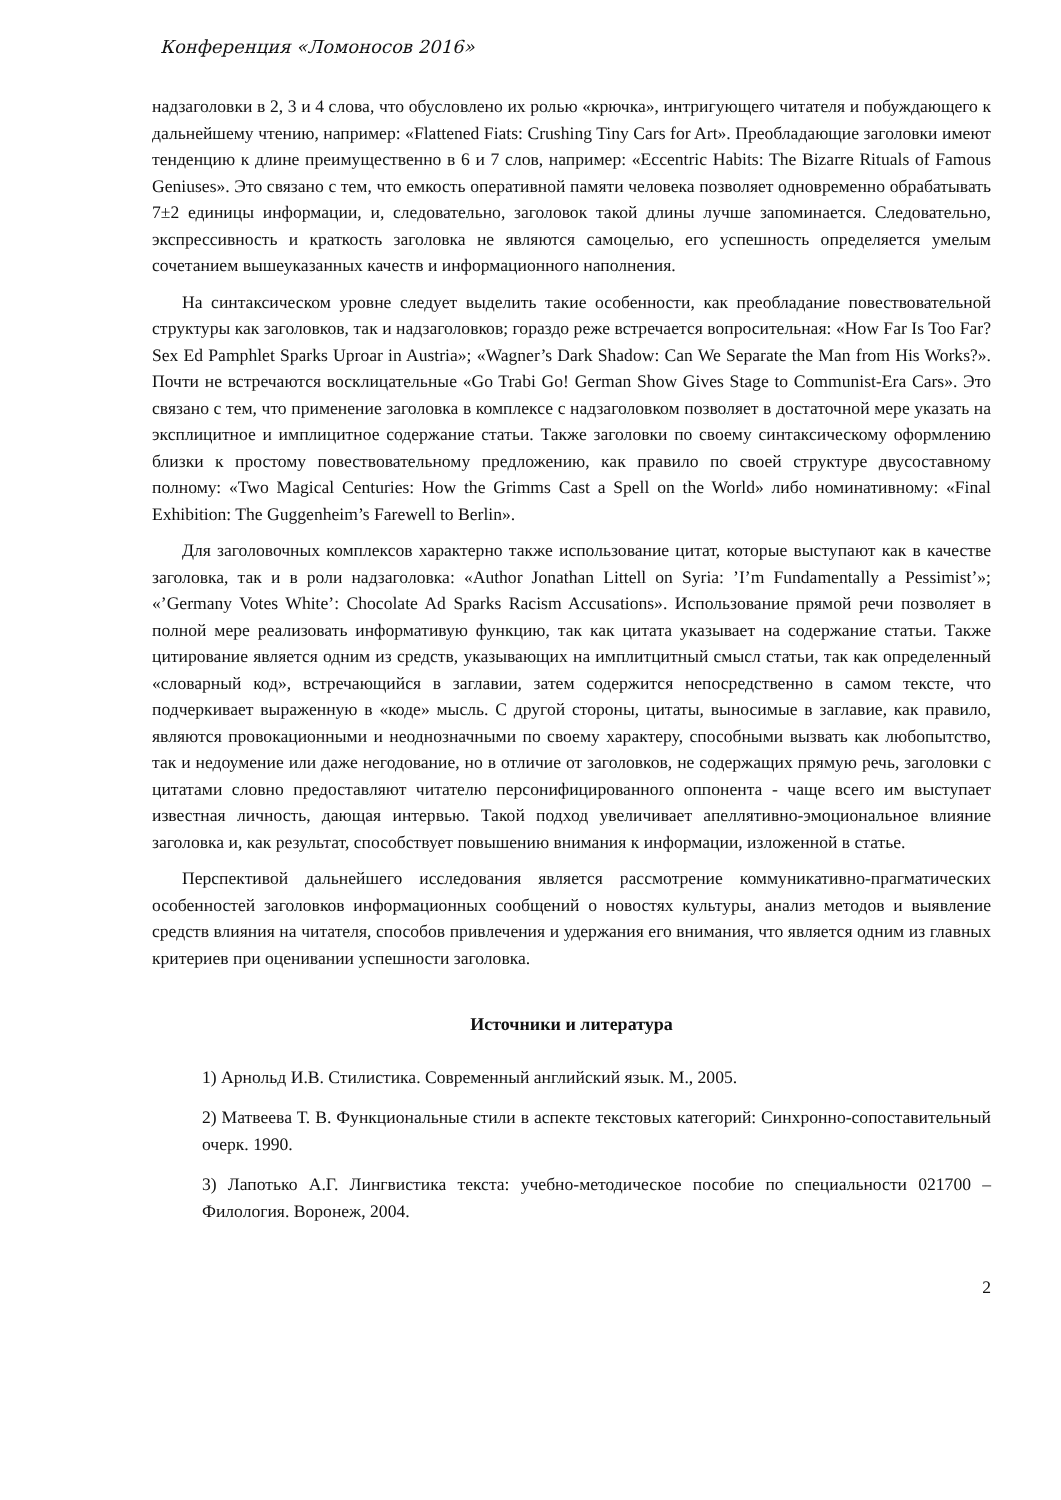Конференция «Ломоносов 2016»
надзаголовки в 2, 3 и 4 слова, что обусловлено их ролью «крючка», интригующего читателя и побуждающего к дальнейшему чтению, например: «Flattened Fiats: Crushing Tiny Cars for Art». Преобладающие заголовки имеют тенденцию к длине преимущественно в 6 и 7 слов, например: «Eccentric Habits: The Bizarre Rituals of Famous Geniuses». Это связано с тем, что емкость оперативной памяти человека позволяет одновременно обрабатывать 7±2 единицы информации, и, следовательно, заголовок такой длины лучше запоминается. Следовательно, экспрессивность и краткость заголовка не являются самоцелью, его успешность определяется умелым сочетанием вышеуказанных качеств и информационного наполнения.
На синтаксическом уровне следует выделить такие особенности, как преобладание повествовательной структуры как заголовков, так и надзаголовков; гораздо реже встречается вопросительная: «How Far Is Too Far? Sex Ed Pamphlet Sparks Uproar in Austria»; «Wagner’s Dark Shadow: Can We Separate the Man from His Works?». Почти не встречаются восклицательные «Go Trabi Go! German Show Gives Stage to Communist-Era Cars». Это связано с тем, что применение заголовка в комплексе с надзаголовком позволяет в достаточной мере указать на эксплицитное и имплицитное содержание статьи. Также заголовки по своему синтаксическому оформлению близки к простому повествовательному предложению, как правило по своей структуре двусоставному полному: «Two Magical Centuries: How the Grimms Cast a Spell on the World» либо номинативному: «Final Exhibition: The Guggenheim’s Farewell to Berlin».
Для заголовочных комплексов характерно также использование цитат, которые выступают как в качестве заголовка, так и в роли надзаголовка: «Author Jonathan Littell on Syria: ’I’m Fundamentally a Pessimist’»; «’Germany Votes White’: Chocolate Ad Sparks Racism Accusations». Использование прямой речи позволяет в полной мере реализовать информативую функцию, так как цитата указывает на содержание статьи. Также цитирование является одним из средств, указывающих на имплитцитный смысл статьи, так как определенный «словарный код», встречающийся в заглавии, затем содержится непосредственно в самом тексте, что подчеркивает выраженную в «коде» мысль. С другой стороны, цитаты, выносимые в заглавие, как правило, являются провокационными и неоднозначными по своему характеру, способными вызвать как любопытство, так и недоумение или даже негодование, но в отличие от заголовков, не содержащих прямую речь, заголовки с цитатами словно предоставляют читателю персонифицированного оппонента - чаще всего им выступает известная личность, дающая интервью. Такой подход увеличивает апеллятивно-эмоциональное влияние заголовка и, как результат, способствует повышению внимания к информации, изложенной в статье.
Перспективой дальнейшего исследования является рассмотрение коммуникативно-прагматических особенностей заголовков информационных сообщений о новостях культуры, анализ методов и выявление средств влияния на читателя, способов привлечения и удержания его внимания, что является одним из главных критериев при оценивании успешности заголовка.
Источники и литература
1) Арнольд И.В. Стилистика. Современный английский язык. М., 2005.
2) Матвеева Т. В. Функциональные стили в аспекте текстовых категорий: Синхронно-сопоставительный очерк. 1990.
3) Лапотько А.Г. Лингвистика текста: учебно-методическое пособие по специальности 021700 – Филология. Воронеж, 2004.
2